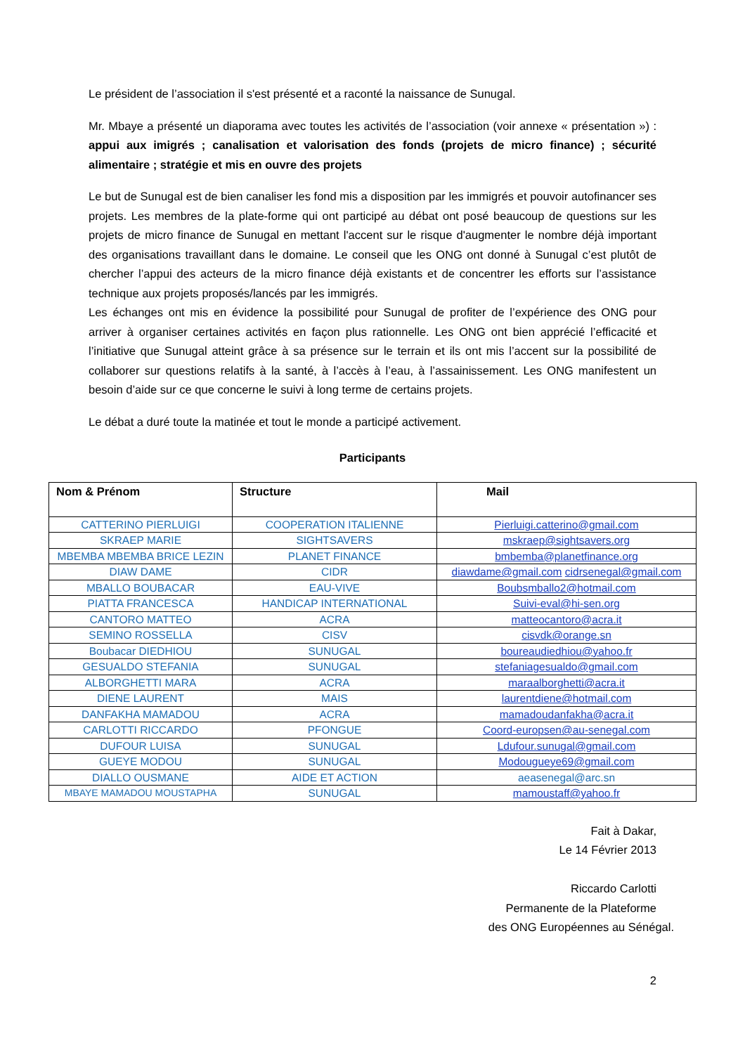Le président de l’association il s'est présenté et a raconté la naissance de Sunugal.
Mr. Mbaye a présenté un diaporama avec toutes les activités de l’association (voir annexe « présentation ») : appui aux imigrés ; canalisation et valorisation des fonds (projets de micro finance) ; sécurité alimentaire ; stratégie et mis en ouvre des projets
Le but de Sunugal est de bien canaliser les fond mis a disposition par les immigrés et pouvoir autofinancer ses projets. Les membres de la plate-forme qui ont participé au débat ont posé beaucoup de questions sur les projets de micro finance de Sunugal en mettant l'accent sur le risque d'augmenter le nombre déjà important des organisations travaillant dans le domaine. Le conseil que les ONG ont donné à Sunugal c’est plutôt de chercher l’appui des acteurs de la micro finance déjà existants et de concentrer les efforts sur l’assistance technique aux projets proposés/lancés par les immigrés.
Les échanges ont mis en évidence la possibilité pour Sunugal de profiter de l’expérience des ONG pour arriver à organiser certaines activités en façon plus rationnelle. Les ONG ont bien apprécié l’efficacité et l’initiative que Sunugal atteint grâce à sa présence sur le terrain et ils ont mis l’accent sur la possibilité de collaborer sur questions relatifs à la santé, à l’accès à l’eau, à l’assainissement. Les ONG manifestent un besoin d’aide sur ce que concerne le suivi à long terme de certains projets.
Le débat a duré toute la matinée et tout le monde a participé activement.
Participants
| Nom & Prénom | Structure | Mail |
| --- | --- | --- |
| CATTERINO PIERLUIGI | COOPERATION ITALIENNE | Pierluigi.catterino@gmail.com |
| SKRAEP MARIE | SIGHTSAVERS | mskraep@sightsavers.org |
| MBEMBA MBEMBA BRICE LEZIN | PLANET FINANCE | bmbemba@planetfinance.org |
| DIAW DAME | CIDR | diawdame@gmail.com cidrsenegal@gmail.com |
| MBALLO BOUBACAR | EAU-VIVE | Boubsmballo2@hotmail.com |
| PIATTA FRANCESCA | HANDICAP INTERNATIONAL | Suivi-eval@hi-sen.org |
| CANTORO MATTEO | ACRA | matteocantoro@acra.it |
| SEMINO ROSSELLA | CISV | cisvdk@orange.sn |
| Boubacar DIEDHIOU | SUNUGAL | boureaudiedhiou@yahoo.fr |
| GESUALDO STEFANIA | SUNUGAL | stefaniagesualdo@gmail.com |
| ALBORGHETTI MARA | ACRA | maraalborghetti@acra.it |
| DIENE LAURENT | MAIS | laurentdiene@hotmail.com |
| DANFAKHA MAMADOU | ACRA | mamadoudanfakha@acra.it |
| CARLOTTI RICCARDO | PFONGUE | Coord-europsen@au-senegal.com |
| DUFOUR LUISA | SUNUGAL | Ldufour.sunugal@gmail.com |
| GUEYE MODOU | SUNUGAL | Modougueye69@gmail.com |
| DIALLO OUSMANE | AIDE ET ACTION | aeasenegal@arc.sn |
| MBAYE MAMADOU MOUSTAPHA | SUNUGAL | mamoustaff@yahoo.fr |
Fait à Dakar,
Le 14 Février 2013
Riccardo Carlotti
Permanente de la Plateforme
des ONG Européennes au Sénégal.
2